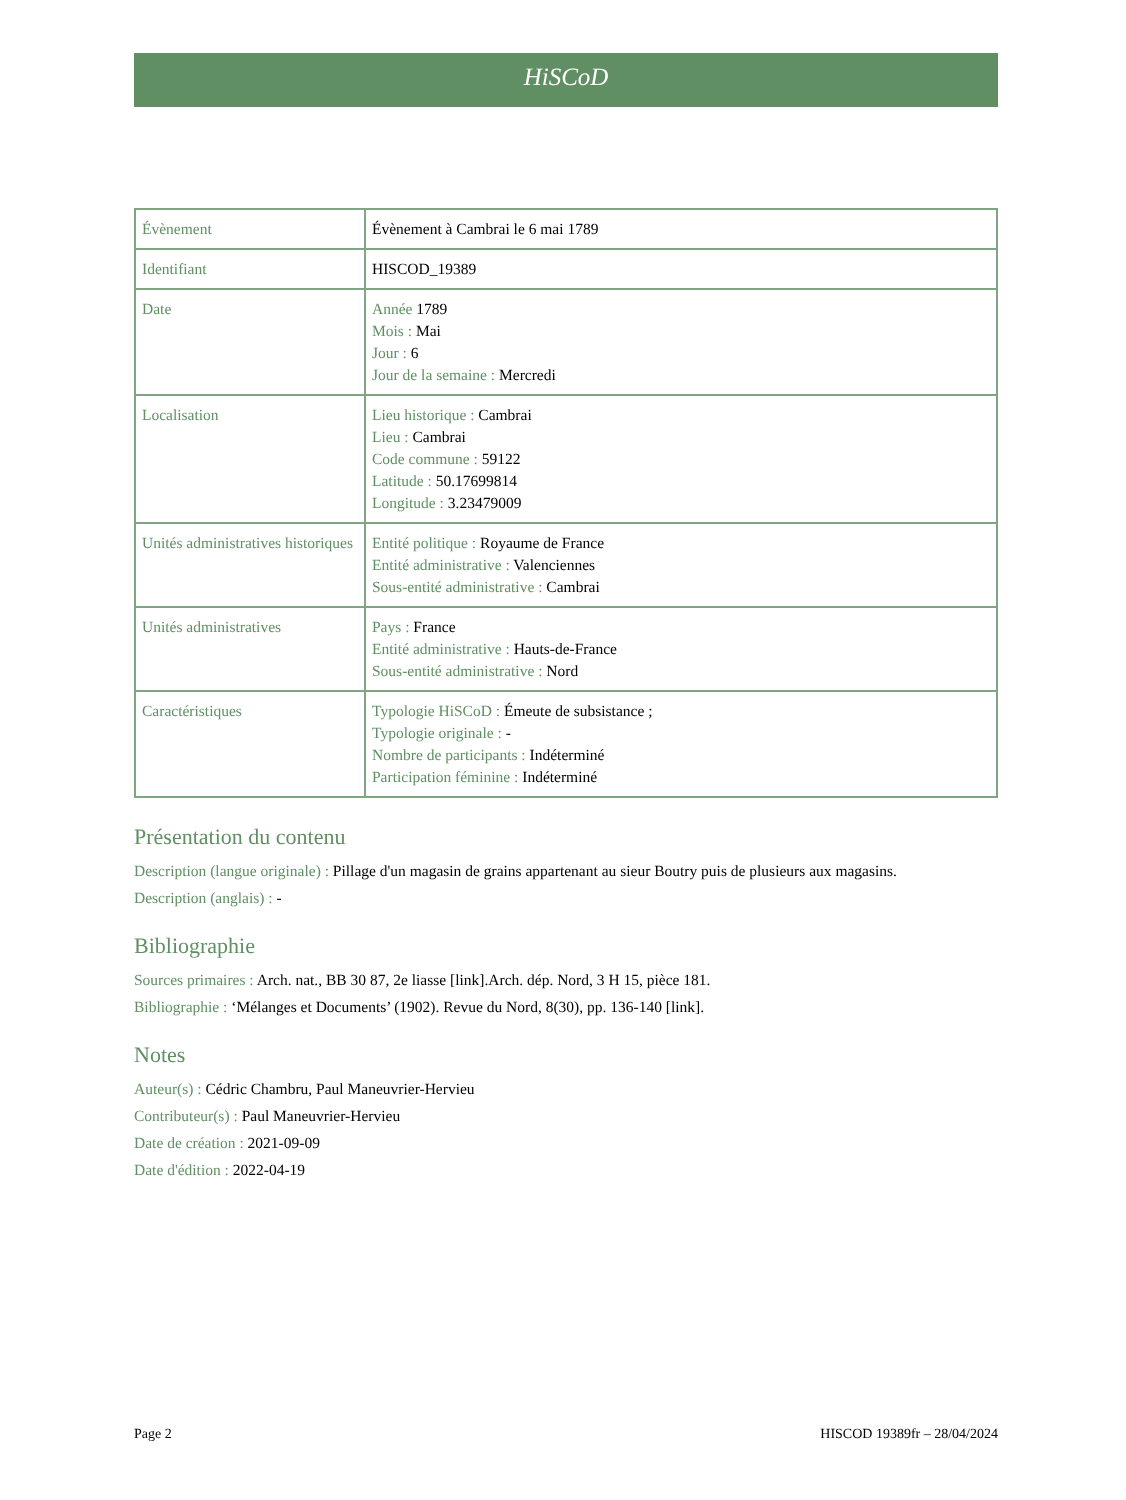HiSCoD
| Évènement | Évènement à Cambrai le 6 mai 1789 |
| Identifiant | HISCOD_19389 |
| Date | Année 1789 Mois : Mai Jour : 6 Jour de la semaine : Mercredi |
| Localisation | Lieu historique : Cambrai Lieu : Cambrai Code commune : 59122 Latitude : 50.17699814 Longitude : 3.23479009 |
| Unités administratives historiques | Entité politique : Royaume de France Entité administrative : Valenciennes Sous-entité administrative : Cambrai |
| Unités administratives | Pays : France Entité administrative : Hauts-de-France Sous-entité administrative : Nord |
| Caractéristiques | Typologie HiSCoD : Émeute de subsistance ; Typologie originale : - Nombre de participants : Indéterminé Participation féminine : Indéterminé |
Présentation du contenu
Description (langue originale) : Pillage d'un magasin de grains appartenant au sieur Boutry puis de plusieurs aux magasins.
Description (anglais) : -
Bibliographie
Sources primaires : Arch. nat., BB 30 87, 2e liasse [link].Arch. dép. Nord, 3 H 15, pièce 181.
Bibliographie : ‘Mélanges et Documents’ (1902). Revue du Nord, 8(30), pp. 136-140 [link].
Notes
Auteur(s) : Cédric Chambru, Paul Maneuvrier-Hervieu
Contributeur(s) : Paul Maneuvrier-Hervieu
Date de création : 2021-09-09
Date d'édition : 2022-04-19
Page 2 HISCOD 19389fr – 28/04/2024